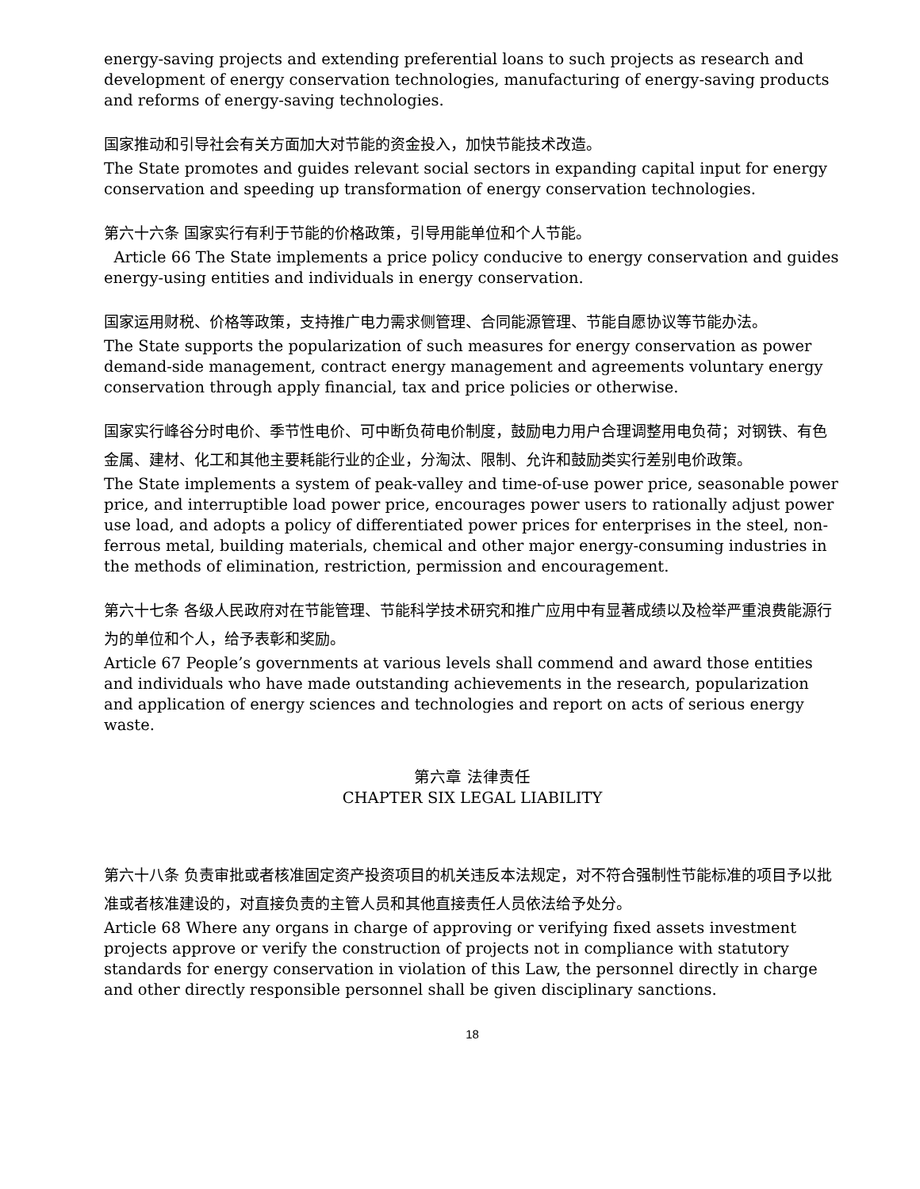energy-saving projects and extending preferential loans to such projects as research and development of energy conservation technologies, manufacturing of energy-saving products and reforms of energy-saving technologies.
国家推动和引导社会有关方面加大对节能的资金投入，加快节能技术改造。
The State promotes and guides relevant social sectors in expanding capital input for energy conservation and speeding up transformation of energy conservation technologies.
第六十六条 国家实行有利于节能的价格政策，引导用能单位和个人节能。
Article 66 The State implements a price policy conducive to energy conservation and guides energy-using entities and individuals in energy conservation.
国家运用财税、价格等政策，支持推广电力需求侧管理、合同能源管理、节能自愿协议等节能办法。
The State supports the popularization of such measures for energy conservation as power demand-side management, contract energy management and agreements voluntary energy conservation through apply financial, tax and price policies or otherwise.
国家实行峰谷分时电价、季节性电价、可中断负荷电价制度，鼓励电力用户合理调整用电负荷；对钢铁、有色金属、建材、化工和其他主要耗能行业的企业，分淘汰、限制、允许和鼓励类实行差别电价政策。
The State implements a system of peak-valley and time-of-use power price, seasonable power price, and interruptible load power price, encourages power users to rationally adjust power use load, and adopts a policy of differentiated power prices for enterprises in the steel, non-ferrous metal, building materials, chemical and other major energy-consuming industries in the methods of elimination, restriction, permission and encouragement.
第六十七条 各级人民政府对在节能管理、节能科学技术研究和推广应用中有显著成绩以及检举严重浪费能源行为的单位和个人，给予表彰和奖励。
Article 67 People’s governments at various levels shall commend and award those entities and individuals who have made outstanding achievements in the research, popularization and application of energy sciences and technologies and report on acts of serious energy waste.
第六章 法律责任
CHAPTER SIX LEGAL LIABILITY
第六十八条 负责审批或者核准固定资产投资项目的机关违反本法规定，对不符合强制性节能标准的项目予以批准或者核准建设的，对直接负责的主管人员和其他直接责任人员依法给予处分。
Article 68 Where any organs in charge of approving or verifying fixed assets investment projects approve or verify the construction of projects not in compliance with statutory standards for energy conservation in violation of this Law, the personnel directly in charge and other directly responsible personnel shall be given disciplinary sanctions.
18